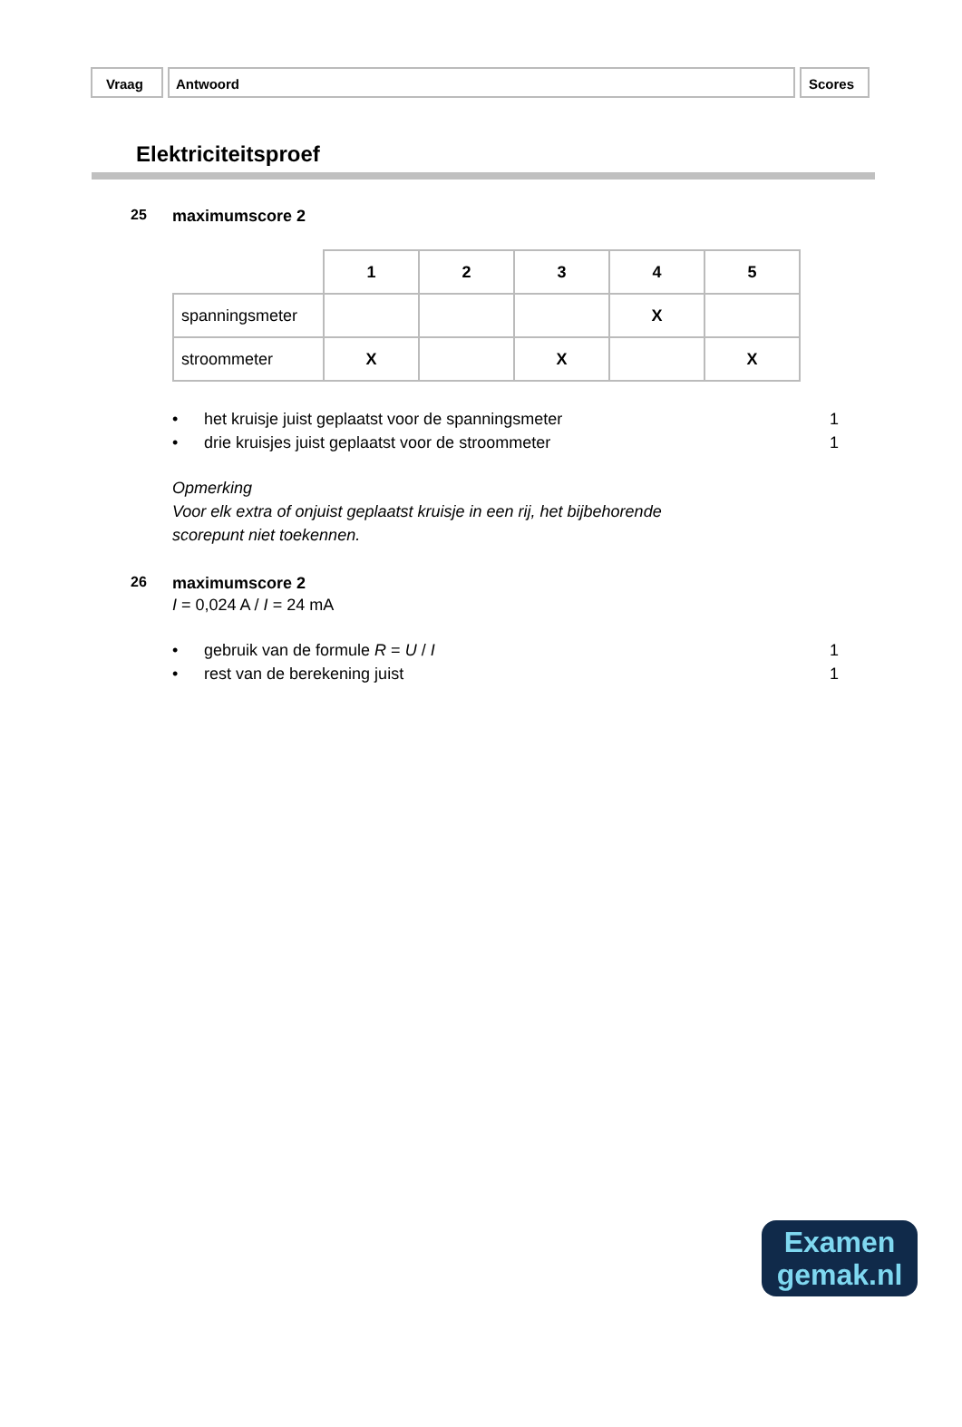Vraag Antwoord Scores
Elektriciteitsproef
25 maximumscore 2
| | 1 | 2 | 3 | 4 | 5 |
| spanningsmeter | | | | X | |
| stroommeter | X | | X | | X |
• het kruisje juist geplaatst voor de spanningsmeter 1
• drie kruisjes juist geplaatst voor de stroommeter 1
Opmerking
Voor elk extra of onjuist geplaatst kruisje in een rij, het bijbehorende
scorepunt niet toekennen.
26 maximumscore 2
I = 0,024 A / I = 24 mA
• gebruik van de formule R = U / I 1
• rest van de berekening juist 1
Examen
gemak.nl